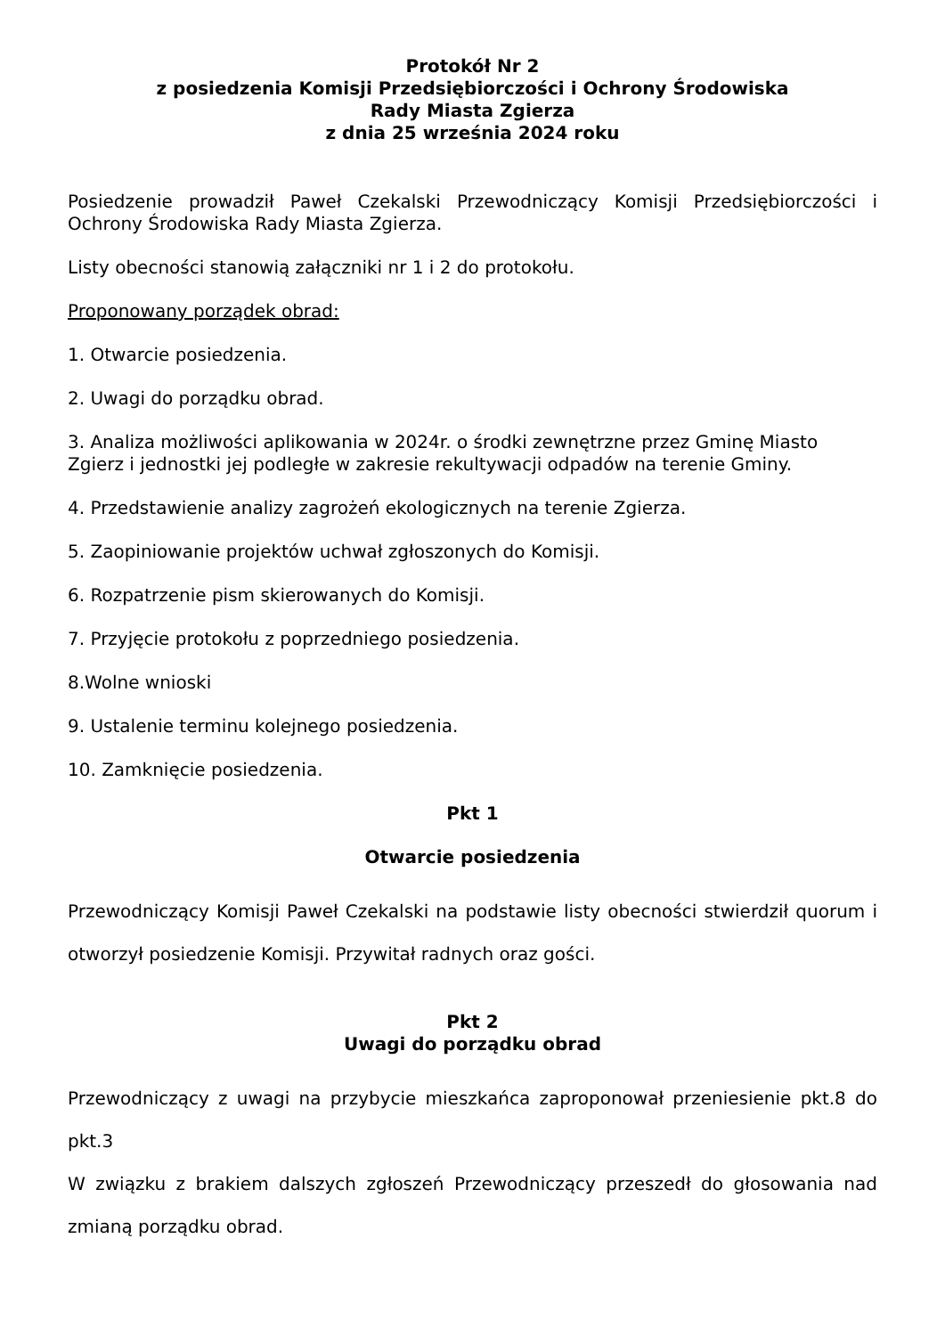Protokół Nr 2
z posiedzenia Komisji Przedsiębiorczości i Ochrony Środowiska
Rady Miasta Zgierza
z dnia 25 września 2024 roku
Posiedzenie prowadził Paweł Czekalski Przewodniczący Komisji Przedsiębiorczości i Ochrony Środowiska Rady Miasta Zgierza.
Listy obecności stanowią załączniki nr 1 i 2 do protokołu.
Proponowany porządek obrad:
1. Otwarcie posiedzenia.
2. Uwagi do porządku obrad.
3. Analiza możliwości aplikowania w 2024r. o środki zewnętrzne przez Gminę Miasto Zgierz i jednostki jej podległe w zakresie rekultywacji odpadów na terenie Gminy.
4. Przedstawienie analizy zagrożeń ekologicznych na terenie Zgierza.
5. Zaopiniowanie projektów uchwał zgłoszonych do Komisji.
6. Rozpatrzenie pism skierowanych do Komisji.
7. Przyjęcie protokołu z poprzedniego posiedzenia.
8.Wolne wnioski
9. Ustalenie terminu kolejnego posiedzenia.
10. Zamknięcie posiedzenia.
Pkt 1
Otwarcie posiedzenia
Przewodniczący Komisji Paweł Czekalski na podstawie listy obecności stwierdził quorum i otworzył posiedzenie Komisji. Przywitał radnych oraz gości.
Pkt 2
Uwagi do porządku obrad
Przewodniczący z uwagi na przybycie mieszkańca zaproponował przeniesienie pkt.8 do pkt.3
W związku z brakiem dalszych zgłoszeń Przewodniczący przeszedł do głosowania nad zmianą porządku obrad.